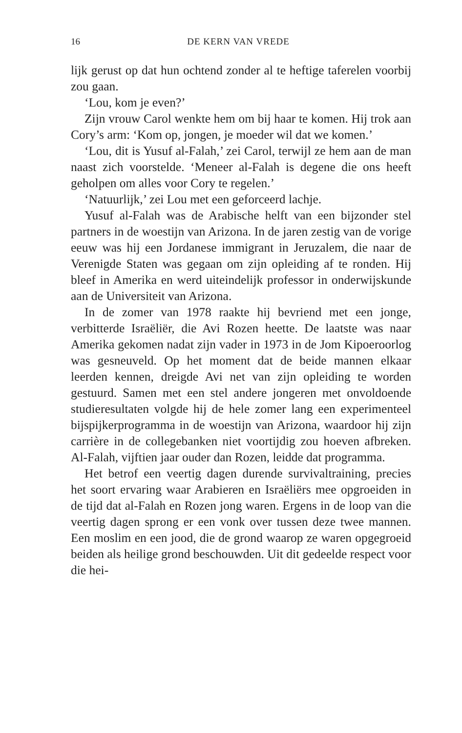16 DE KERN VAN VREDE
lijk gerust op dat hun ochtend zonder al te heftige taferelen voorbij zou gaan.
‘Lou, kom je even?’
Zijn vrouw Carol wenkte hem om bij haar te komen. Hij trok aan Cory’s arm: ‘Kom op, jongen, je moeder wil dat we komen.’
‘Lou, dit is Yusuf al-Falah,’ zei Carol, terwijl ze hem aan de man naast zich voorstelde. ‘Meneer al-Falah is degene die ons heeft geholpen om alles voor Cory te regelen.’
‘Natuurlijk,’ zei Lou met een geforceerd lachje.
Yusuf al-Falah was de Arabische helft van een bijzonder stel partners in de woestijn van Arizona. In de jaren zestig van de vorige eeuw was hij een Jordanese immigrant in Jeruzalem, die naar de Verenigde Staten was gegaan om zijn opleiding af te ronden. Hij bleef in Amerika en werd uiteindelijk professor in onderwijskunde aan de Universiteit van Arizona.
In de zomer van 1978 raakte hij bevriend met een jonge, verbitterde Israëliër, die Avi Rozen heette. De laatste was naar Amerika gekomen nadat zijn vader in 1973 in de Jom Kipoeroorlog was gesneuveld. Op het moment dat de beide mannen elkaar leerden kennen, dreigde Avi net van zijn opleiding te worden gestuurd. Samen met een stel andere jongeren met onvoldoende studieresultaten volgde hij de hele zomer lang een experimenteel bijspijkerprogramma in de woestijn van Arizona, waardoor hij zijn carrière in de collegebanken niet voortijdig zou hoeven afbreken. Al-Falah, vijftien jaar ouder dan Rozen, leidde dat programma.
Het betrof een veertig dagen durende survivaltraining, precies het soort ervaring waar Arabieren en Israëliërs mee opgroeiden in de tijd dat al-Falah en Rozen jong waren. Ergens in de loop van die veertig dagen sprong er een vonk over tussen deze twee mannen. Een moslim en een jood, die de grond waarop ze waren opgegroeid beiden als heilige grond beschouwden. Uit dit gedeelde respect voor die hei-